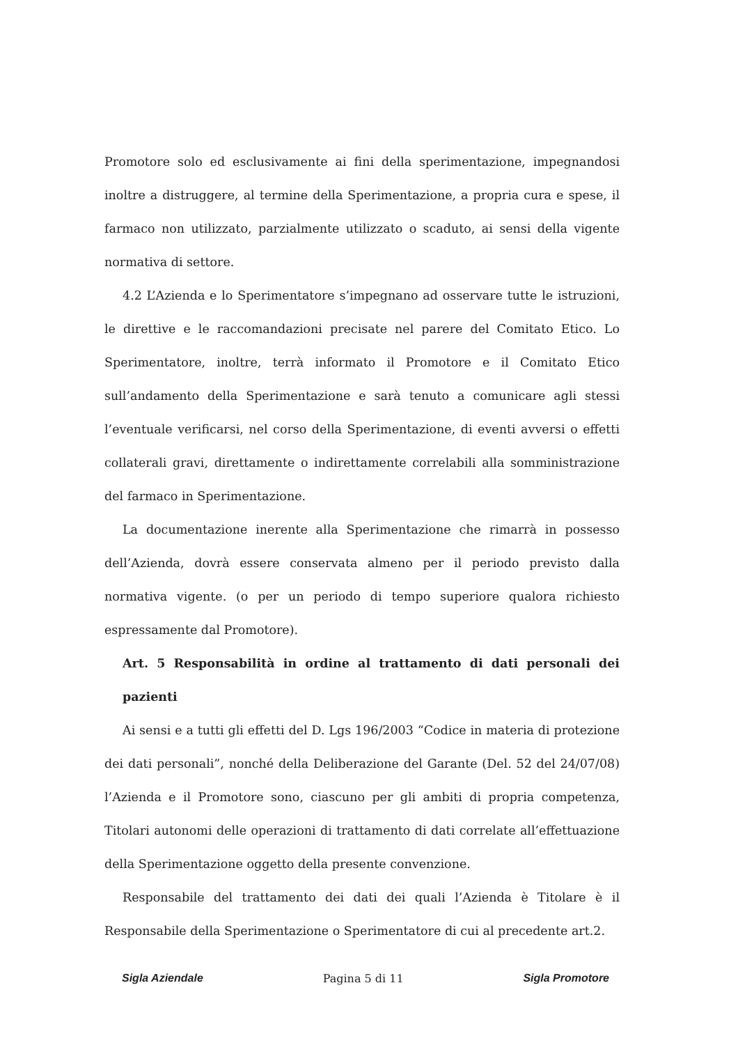Promotore solo ed esclusivamente ai fini della sperimentazione, impegnandosi inoltre a distruggere, al termine della Sperimentazione, a propria cura e spese, il farmaco non utilizzato, parzialmente utilizzato o scaduto, ai sensi della vigente normativa di settore.
4.2 L’Azienda e lo Sperimentatore s’impegnano ad osservare tutte le istruzioni, le direttive e le raccomandazioni precisate nel parere del Comitato Etico. Lo Sperimentatore, inoltre, terrà informato il Promotore e il Comitato Etico sull’andamento della Sperimentazione e sarà tenuto a comunicare agli stessi l’eventuale verificarsi, nel corso della Sperimentazione, di eventi avversi o effetti collaterali gravi, direttamente o indirettamente correlabili alla somministrazione del farmaco in Sperimentazione.
La documentazione inerente alla Sperimentazione che rimarrà in possesso dell’Azienda, dovrà essere conservata almeno per il periodo previsto dalla normativa vigente. (o per un periodo di tempo superiore qualora richiesto espressamente dal Promotore).
Art. 5 Responsabilità in ordine al trattamento di dati personali dei pazienti
Ai sensi e a tutti gli effetti del D. Lgs 196/2003 “Codice in materia di protezione dei dati personali”, nonché della Deliberazione del Garante (Del. 52 del 24/07/08) l’Azienda e il Promotore sono, ciascuno per gli ambiti di propria competenza, Titolari autonomi delle operazioni di trattamento di dati correlate all’effettuazione della Sperimentazione oggetto della presente convenzione.
Responsabile del trattamento dei dati dei quali l’Azienda è Titolare è il Responsabile della Sperimentazione o Sperimentatore di cui al precedente art.2.
Sigla Aziendale Pagina 5 di 11 Sigla Promotore